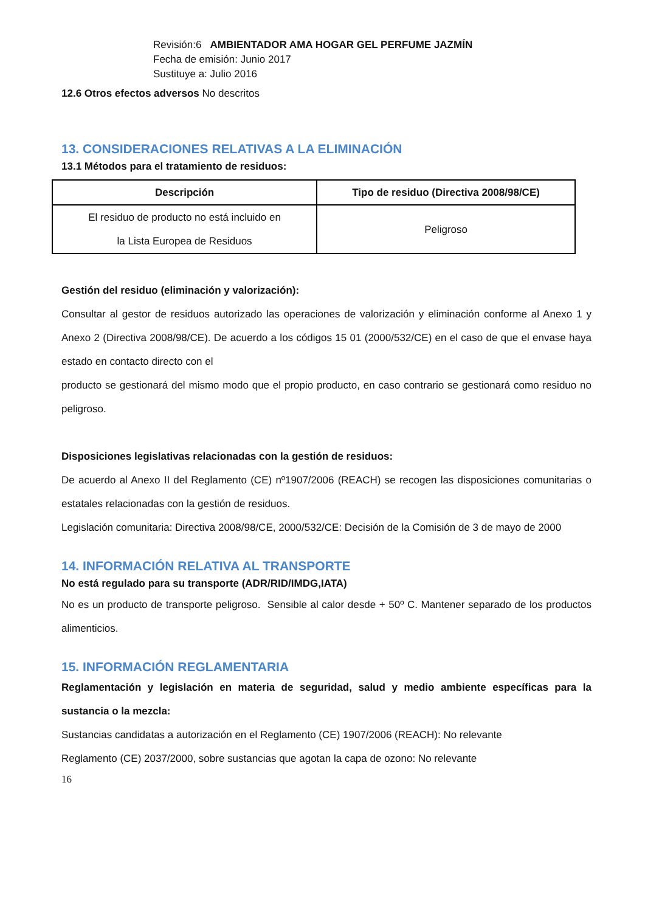Revisión:6 AMBIENTADOR AMA HOGAR GEL PERFUME JAZMÍN
Fecha de emisión: Junio 2017
Sustituye a: Julio 2016
12.6 Otros efectos adversos No descritos
13. CONSIDERACIONES RELATIVAS A LA ELIMINACIÓN
13.1 Métodos para el tratamiento de residuos:
| Descripción | Tipo de residuo (Directiva 2008/98/CE) |
| --- | --- |
| El residuo de producto no está incluido en la Lista Europea de Residuos | Peligroso |
Gestión del residuo (eliminación y valorización):
Consultar al gestor de residuos autorizado las operaciones de valorización y eliminación conforme al Anexo 1 y Anexo 2 (Directiva 2008/98/CE). De acuerdo a los códigos 15 01 (2000/532/CE) en el caso de que el envase haya estado en contacto directo con el
producto se gestionará del mismo modo que el propio producto, en caso contrario se gestionará como residuo no peligroso.
Disposiciones legislativas relacionadas con la gestión de residuos:
De acuerdo al Anexo II del Reglamento (CE) nº1907/2006 (REACH) se recogen las disposiciones comunitarias o estatales relacionadas con la gestión de residuos.
Legislación comunitaria: Directiva 2008/98/CE, 2000/532/CE: Decisión de la Comisión de 3 de mayo de 2000
14. INFORMACIÓN RELATIVA AL TRANSPORTE
No está regulado para su transporte (ADR/RID/IMDG,IATA)
No es un producto de transporte peligroso. Sensible al calor desde + 50º C. Mantener separado de los productos alimenticios.
15. INFORMACIÓN REGLAMENTARIA
Reglamentación y legislación en materia de seguridad, salud y medio ambiente específicas para la sustancia o la mezcla:
Sustancias candidatas a autorización en el Reglamento (CE) 1907/2006 (REACH): No relevante
Reglamento (CE) 2037/2000, sobre sustancias que agotan la capa de ozono: No relevante
16